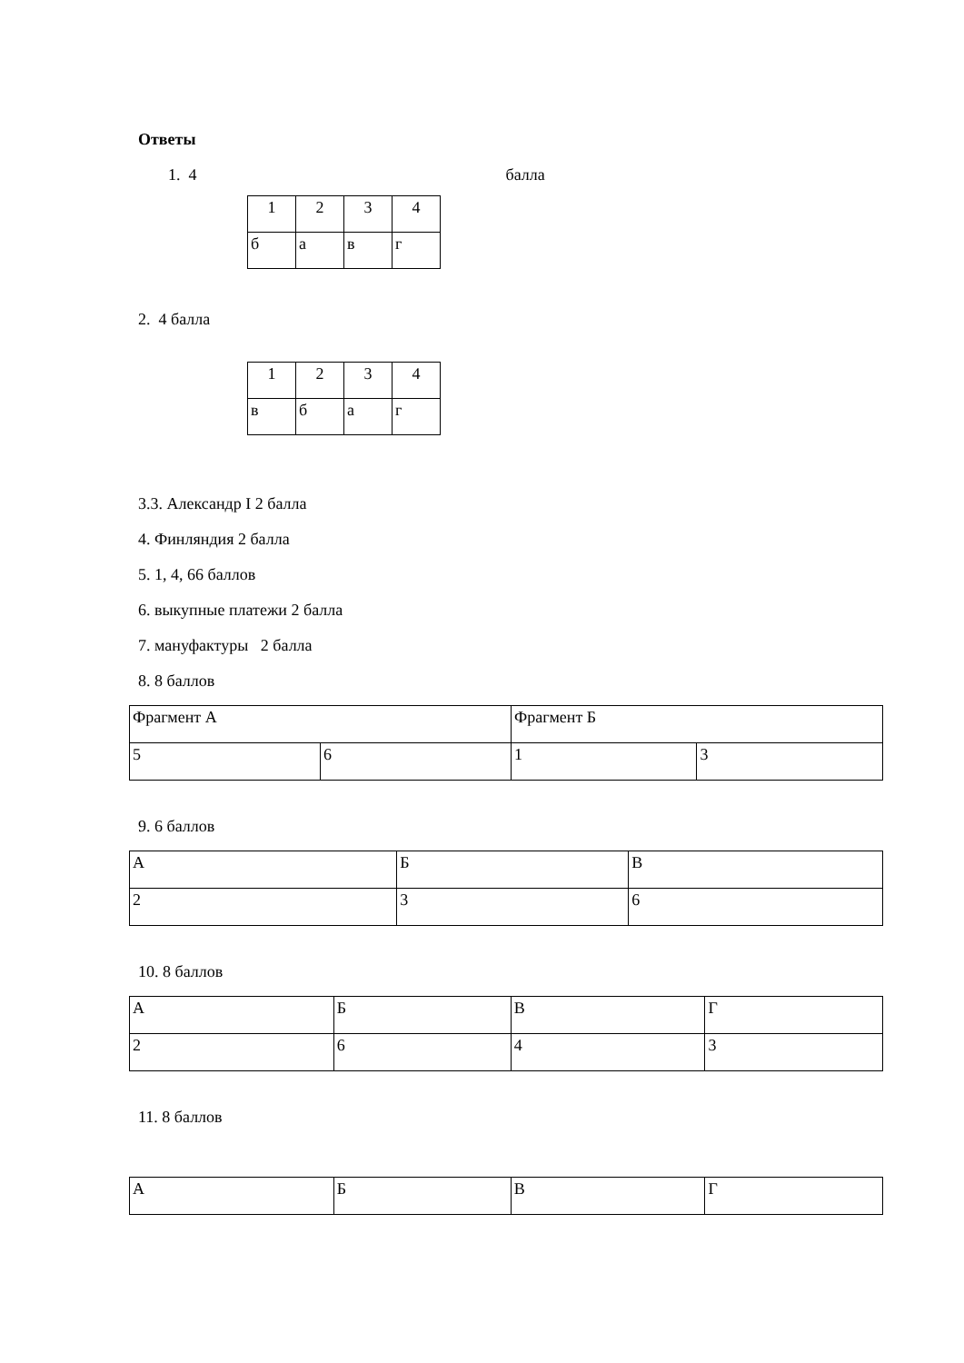Ответы
1. 4 балла
| 1 | 2 | 3 | 4 |
| б | а | в | г |
2. 4 балла
| 1 | 2 | 3 | 4 |
| в | б | а | г |
3.3. Александр I 2 балла
4. Финляндия 2 балла
5. 1, 4, 66 баллов
6. выкупные платежи 2 балла
7. мануфактуры 2 балла
8. 8 баллов
| Фрагмент А | | Фрагмент Б | |
| 5 | 6 | 1 | 3 |
9. 6 баллов
| А | Б | В |
| 2 | 3 | 6 |
10. 8 баллов
| А | Б | В | Г |
| 2 | 6 | 4 | 3 |
11. 8 баллов
| А | Б | В | Г |